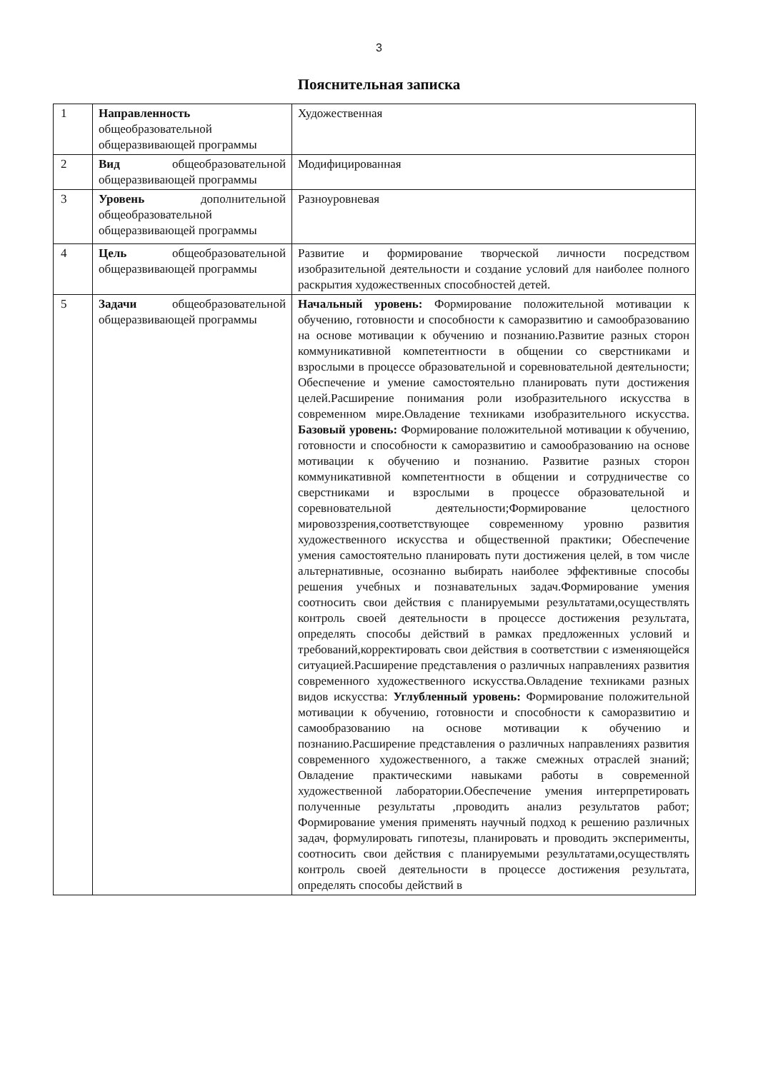3
Пояснительная записка
| 1 | Направленность общеобразовательной общеразвивающей программы | Художественная |
| 2 | Вид общеобразовательной общеразвивающей программы | Модифицированная |
| 3 | Уровень дополнительной общеобразовательной общеразвивающей программы | Разноуровневая |
| 4 | Цель общеобразовательной общеразвивающей программы | Развитие и формирование творческой личности посредством изобразительной деятельности и создание условий для наиболее полного раскрытия художественных способностей детей. |
| 5 | Задачи общеобразовательной общеразвивающей программы | Начальный уровень: Формирование положительной мотивации к обучению, готовности и способности к саморазвитию и самообразованию на основе мотивации к обучению и познанию.Развитие разных сторон коммуникативной компетентности в общении со сверстниками и взрослыми в процессе образовательной и соревновательной деятельности; Обеспечение и умение самостоятельно планировать пути достижения целей.Расширение понимания роли изобразительного искусства в современном мире.Овладение техниками изобразительного искусства. Базовый уровень: Формирование положительной мотивации к обучению, готовности и способности к саморазвитию и самообразованию на основе мотивации к обучению и познанию. Развитие разных сторон коммуникативной компетентности в общении и сотрудничестве со сверстниками и взрослыми в процессе образовательной и соревновательной деятельности;Формирование целостного мировоззрения,соответствующее современному уровню развития художественного искусства и общественной практики; Обеспечение умения самостоятельно планировать пути достижения целей, в том числе альтернативные, осознанно выбирать наиболее эффективные способы решения учебных и познавательных задач.Формирование умения соотносить свои действия с планируемыми результатами,осуществлять контроль своей деятельности в процессе достижения результата, определять способы действий в рамках предложенных условий и требований,корректировать свои действия в соответствии с изменяющейся ситуацией.Расширение представления о различных направлениях развития современного художественного искусства.Овладение техниками разных видов искусства: Углубленный уровень: Формирование положительной мотивации к обучению, готовности и способности к саморазвитию и самообразованию на основе мотивации к обучению и познанию.Расширение представления о различных направлениях развития современного художественного, а также смежных отраслей знаний; Овладение практическими навыками работы в современной художественной лаборатории.Обеспечение умения интерпретировать полученные результаты ,проводить анализ результатов работ; Формирование умения применять научный подход к решению различных задач, формулировать гипотезы, планировать и проводить эксперименты, соотносить свои действия с планируемыми результатами,осуществлять контроль своей деятельности в процессе достижения результата, определять способы действий в |